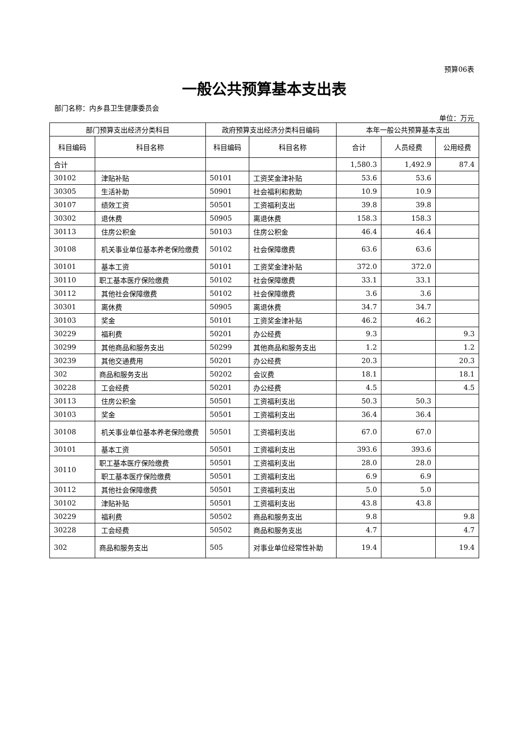预算06表
一般公共预算基本支出表
部门名称：内乡县卫生健康委员会
单位：万元
| 部门预算支出经济分类科目 | | 政府预算支出经济分类科目编码 | | 本年一般公共预算基本支出 | | |
| --- | --- | --- | --- | --- | --- | --- |
| 科目编码 | 科目名称 | 科目编码 | 科目名称 | 合计 | 人员经费 | 公用经费 |
| 合计 | | | | 1,580.3 | 1,492.9 | 87.4 |
| 30102 | 津贴补贴 | 50101 | 工资奖金津补贴 | 53.6 | 53.6 | |
| 30305 | 生活补助 | 50901 | 社会福利和救助 | 10.9 | 10.9 | |
| 30107 | 绩效工资 | 50501 | 工资福利支出 | 39.8 | 39.8 | |
| 30302 | 退休费 | 50905 | 离退休费 | 158.3 | 158.3 | |
| 30113 | 住房公积金 | 50103 | 住房公积金 | 46.4 | 46.4 | |
| 30108 | 机关事业单位基本养老保险缴费 | 50102 | 社会保障缴费 | 63.6 | 63.6 | |
| 30101 | 基本工资 | 50101 | 工资奖金津补贴 | 372.0 | 372.0 | |
| 30110 | 职工基本医疗保险缴费 | 50102 | 社会保障缴费 | 33.1 | 33.1 | |
| 30112 | 其他社会保障缴费 | 50102 | 社会保障缴费 | 3.6 | 3.6 | |
| 30301 | 离休费 | 50905 | 离退休费 | 34.7 | 34.7 | |
| 30103 | 奖金 | 50101 | 工资奖金津补贴 | 46.2 | 46.2 | |
| 30229 | 福利费 | 50201 | 办公经费 | 9.3 | | 9.3 |
| 30299 | 其他商品和服务支出 | 50299 | 其他商品和服务支出 | 1.2 | | 1.2 |
| 30239 | 其他交通费用 | 50201 | 办公经费 | 20.3 | | 20.3 |
| 302 | 商品和服务支出 | 50202 | 会议费 | 18.1 | | 18.1 |
| 30228 | 工会经费 | 50201 | 办公经费 | 4.5 | | 4.5 |
| 30113 | 住房公积金 | 50501 | 工资福利支出 | 50.3 | 50.3 | |
| 30103 | 奖金 | 50501 | 工资福利支出 | 36.4 | 36.4 | |
| 30108 | 机关事业单位基本养老保险缴费 | 50501 | 工资福利支出 | 67.0 | 67.0 | |
| 30101 | 基本工资 | 50501 | 工资福利支出 | 393.6 | 393.6 | |
| 30110 | 职工基本医疗保险缴费 | 50501 | 工资福利支出 | 28.0 | 28.0 | |
| | 职工基本医疗保险缴费 | 50501 | 工资福利支出 | 6.9 | 6.9 | |
| 30112 | 其他社会保障缴费 | 50501 | 工资福利支出 | 5.0 | 5.0 | |
| 30102 | 津贴补贴 | 50501 | 工资福利支出 | 43.8 | 43.8 | |
| 30229 | 福利费 | 50502 | 商品和服务支出 | 9.8 | | 9.8 |
| 30228 | 工会经费 | 50502 | 商品和服务支出 | 4.7 | | 4.7 |
| 302 | 商品和服务支出 | 505 | 对事业单位经常性补助 | 19.4 | | 19.4 |